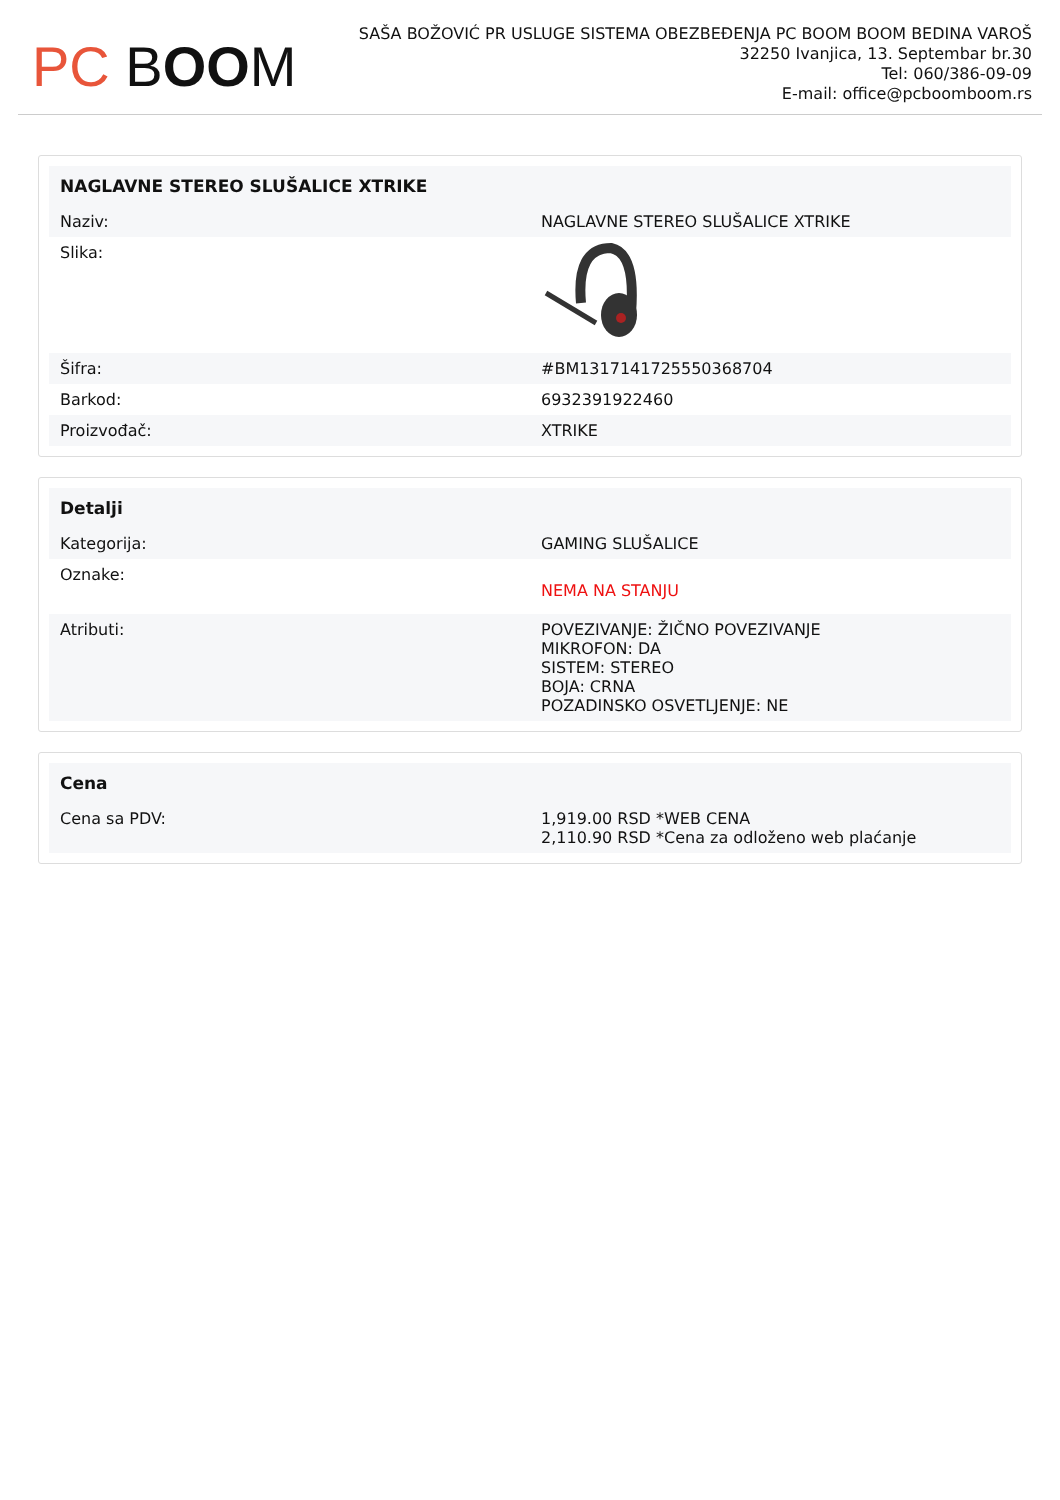PC BOOM
SAŠA BOŽOVIĆ PR USLUGE SISTEMA OBEZBEĐENJA PC BOOM BOOM BEDINA VAROŠ
32250 Ivanjica, 13. Septembar br.30
Tel: 060/386-09-09
E-mail: office@pcboomboom.rs
| NAGLAVNE STEREO SLUŠALICE XTRIKE | |
| --- | --- |
| Naziv: | NAGLAVNE STEREO SLUŠALICE XTRIKE |
| Slika: | |
| Šifra: | #BM1317141725550368704 |
| Barkod: | 6932391922460 |
| Proizvođač: | XTRIKE |
| Detalji | |
| --- | --- |
| Kategorija: | GAMING SLUŠALICE |
| Oznake: | NEMA NA STANJU |
| Atributi: | POVEZIVANJE: ŽIČNO POVEZIVANJE MIKROFON: DA SISTEM: STEREO BOJA: CRNA POZADINSKO OSVETLJENJE: NE |
| Cena | |
| --- | --- |
| Cena sa PDV: | 1,919.00 RSD *WEB CENA 2,110.90 RSD *Cena za odloženo web plaćanje |